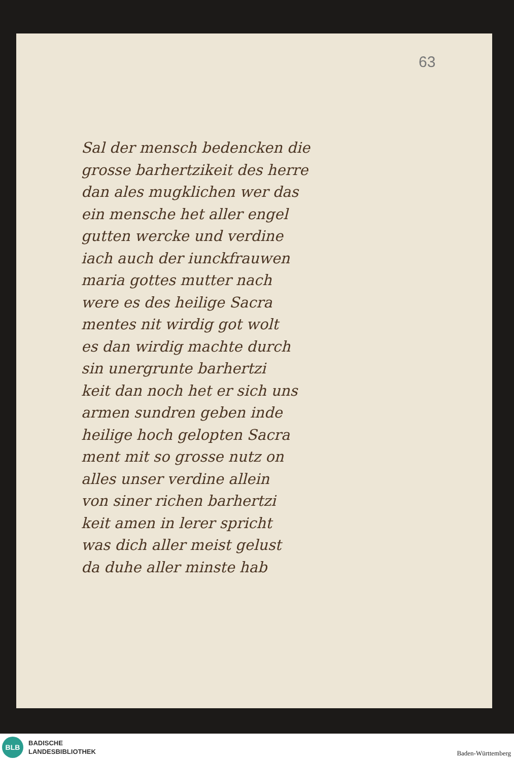63
Sal der mensch bedencken die
grosse barhertzikeit des herre
dan ales mugklichen wer das
ein mensche het aller engel
gutten wercke und verdine
iach auch der iunckfrauwen
maria gottes mutter nach
were es des heilige Sacra
mentes nit wirdig got wolt
es dan wirdig machte durch
sin unergrunte barhertzi
keit dan noch het er sich uns
armen sundren geben inde
heilige hoch gelopten Sacra
ment mit so grosse nutz on
alles unser verdine allein
von siner richen barhertzi
keit amen in lerer spricht
was dich aller meist gelust
da duhe aller minste hab
BLB
BADISCHE
LANDESBIBLIOTHEK
Baden-Württemberg